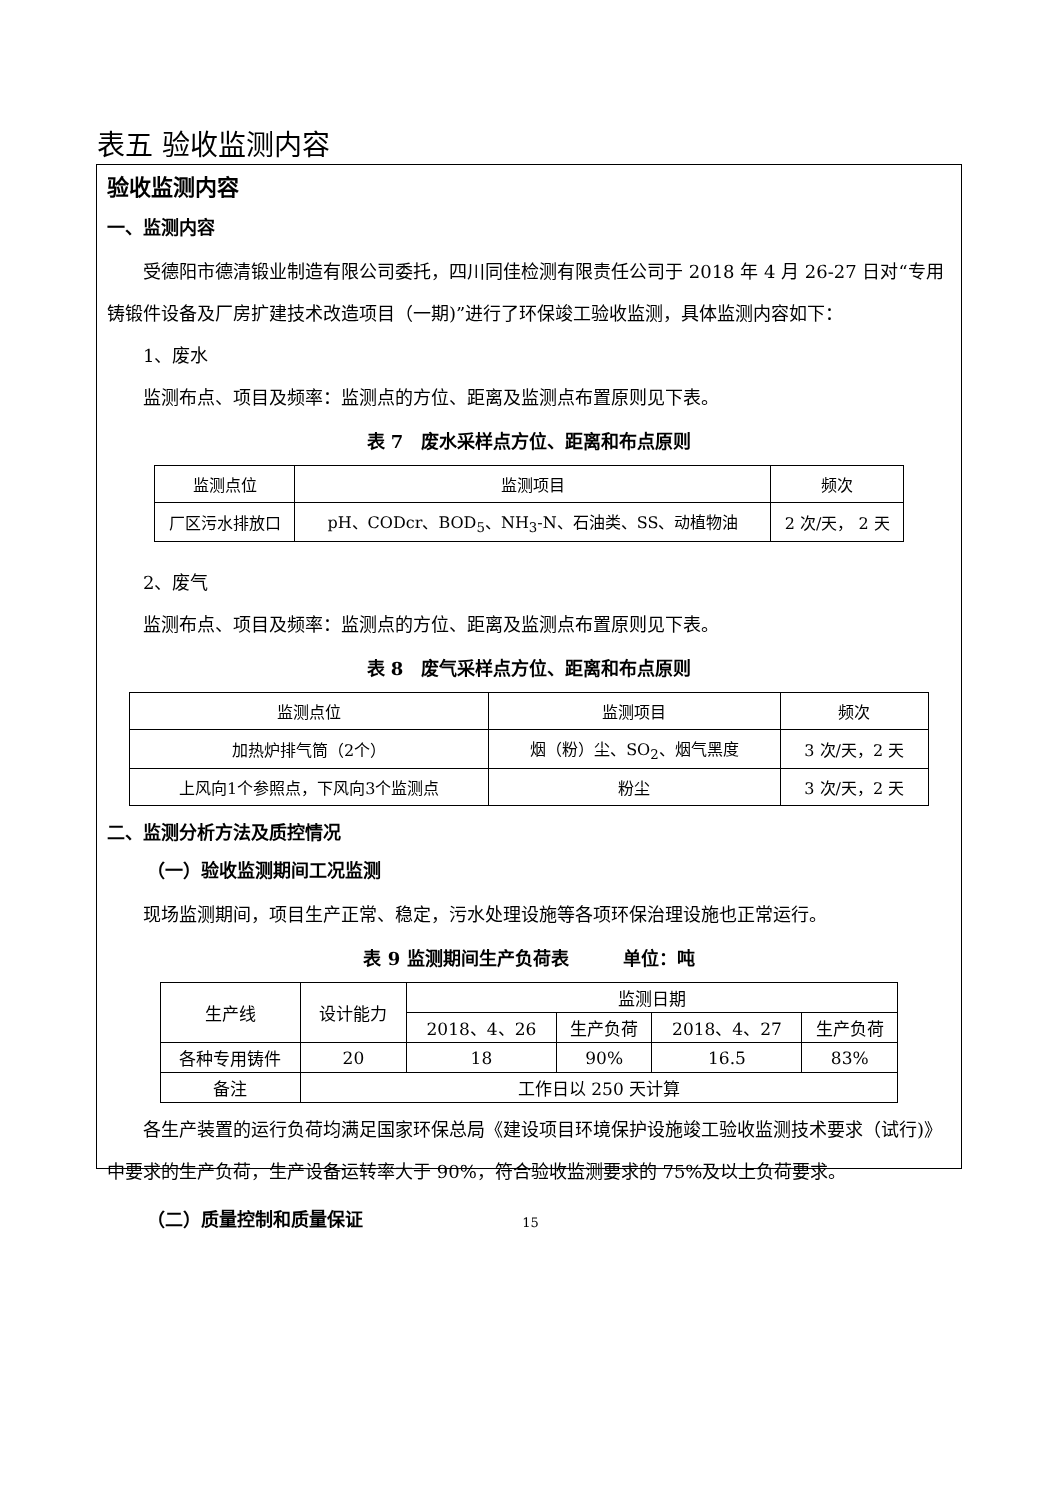表五 验收监测内容
验收监测内容
一、监测内容
受德阳市德清锻业制造有限公司委托，四川同佳检测有限责任公司于 2018 年 4 月 26-27 日对“专用铸锻件设备及厂房扩建技术改造项目（一期)”进行了环保竣工验收监测，具体监测内容如下：
1、废水
监测布点、项目及频率：监测点的方位、距离及监测点布置原则见下表。
表 7　废水采样点方位、距离和布点原则
| 监测点位 | 监测项目 | 频次 |
| --- | --- | --- |
| 厂区污水排放口 | pH、CODcr、BOD<sub>5</sub>、NH<sub>3</sub>-N、石油类、SS、动植物油 | 2 次/天， 2 天 |
2、废气
监测布点、项目及频率：监测点的方位、距离及监测点布置原则见下表。
表 8　废气采样点方位、距离和布点原则
| 监测点位 | 监测项目 | 频次 |
| --- | --- | --- |
| 加热炉排气筒（2个） | 烟（粉）尘、SO<sub>2</sub>、烟气黑度 | 3 次/天，2 天 |
| 上风向1个参照点，下风向3个监测点 | 粉尘 | 3 次/天，2 天 |
二、监测分析方法及质控情况
（一）验收监测期间工况监测
现场监测期间，项目生产正常、稳定，污水处理设施等各项环保治理设施也正常运行。
表 9 监测期间生产负荷表　　　单位：吨
| 生产线 | 设计能力 | 监测日期 | | | |
| | | 2018、4、26 | 生产负荷 | 2018、4、27 | 生产负荷 |
| 各种专用铸件 | 20 | 18 | 90% | 16.5 | 83% |
| 备注 | 工作日以 250 天计算 | | | | |
各生产装置的运行负荷均满足国家环保总局《建设项目环境保护设施竣工验收监测技术要求（试行)》中要求的生产负荷，生产设备运转率大于 90%，符合验收监测要求的 75%及以上负荷要求。
（二）质量控制和质量保证
15